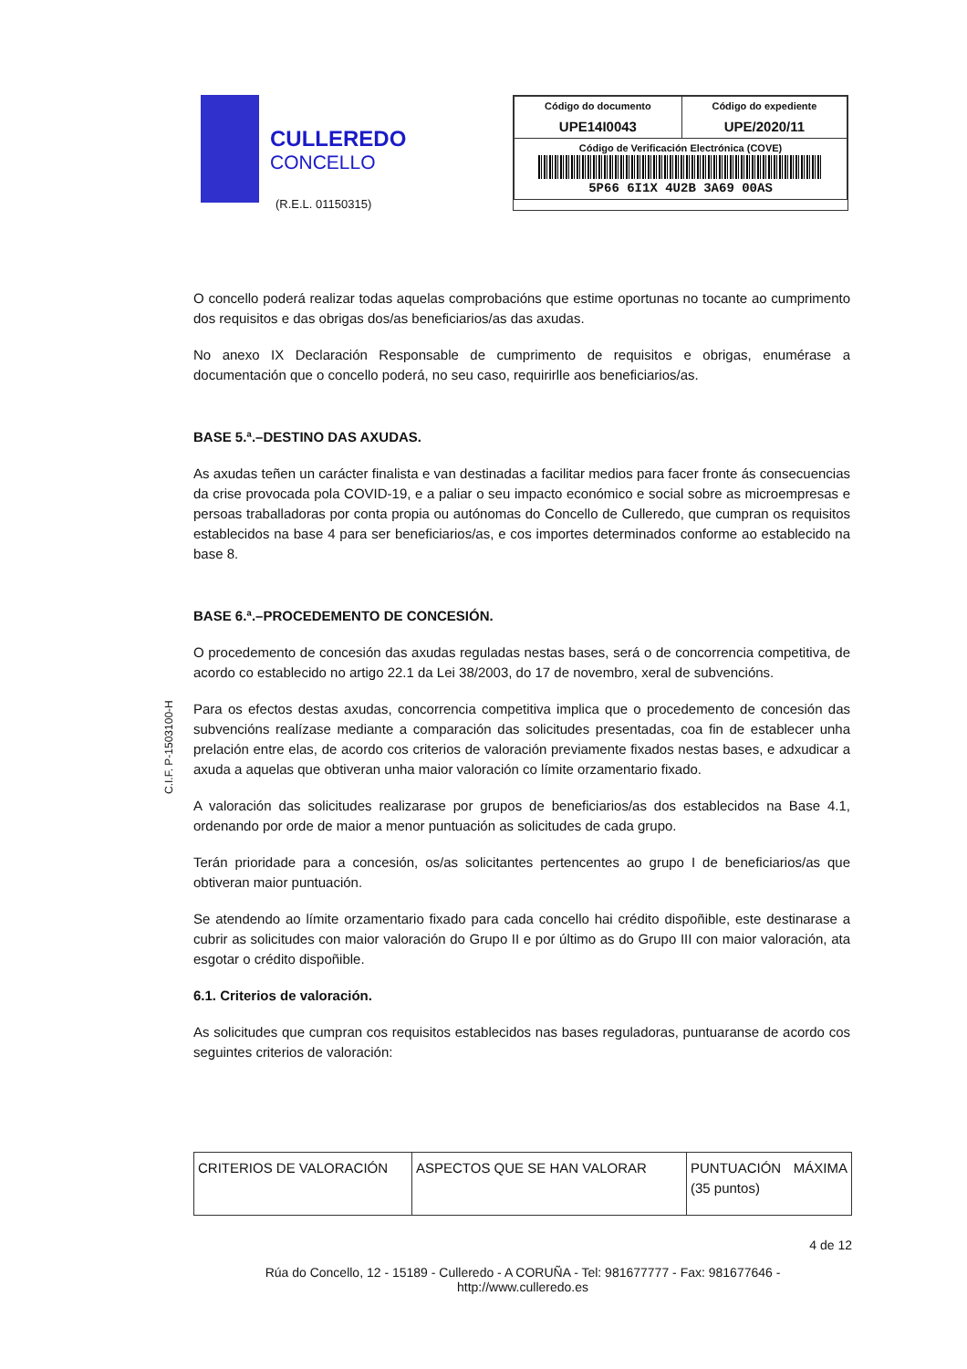CULLEREDO
CONCELLO
(R.E.L. 01150315)
| Código do documento UPE14I0043 | Código do expediente UPE/2020/11 |
| Código de Verificación Electrónica (COVE) 5P66 6I1X 4U2B 3A69 00AS | |
C.I.F. P-1503100-H
O concello poderá realizar todas aquelas comprobacións que estime oportunas no tocante ao cumprimento dos requisitos e das obrigas dos/as beneficiarios/as das axudas.
No anexo IX Declaración Responsable de cumprimento de requisitos e obrigas, enumérase a documentación que o concello poderá, no seu caso, requirirlle aos beneficiarios/as.
BASE 5.ª.–DESTINO DAS AXUDAS.
As axudas teñen un carácter finalista e van destinadas a facilitar medios para facer fronte ás consecuencias da crise provocada pola COVID-19, e a paliar o seu impacto económico e social sobre as microempresas e persoas traballadoras por conta propia ou autónomas do Concello de Culleredo, que cumpran os requisitos establecidos na base 4 para ser beneficiarios/as, e cos importes determinados conforme ao establecido na base 8.
BASE 6.ª.–PROCEDEMENTO DE CONCESIÓN.
O procedemento de concesión das axudas reguladas nestas bases, será o de concorrencia competitiva, de acordo co establecido no artigo 22.1 da Lei 38/2003, do 17 de novembro, xeral de subvencións.
Para os efectos destas axudas, concorrencia competitiva implica que o procedemento de concesión das subvencións realízase mediante a comparación das solicitudes presentadas, coa fin de establecer unha prelación entre elas, de acordo cos criterios de valoración previamente fixados nestas bases, e adxudicar a axuda a aquelas que obtiveran unha maior valoración co límite orzamentario fixado.
A valoración das solicitudes realizarase por grupos de beneficiarios/as dos establecidos na Base 4.1, ordenando por orde de maior a menor puntuación as solicitudes de cada grupo.
Terán prioridade para a concesión, os/as solicitantes pertencentes ao grupo I de beneficiarios/as que obtiveran maior puntuación.
Se atendendo ao límite orzamentario fixado para cada concello hai crédito dispoñible, este destinarase a cubrir as solicitudes con maior valoración do Grupo II e por último as do Grupo III con maior valoración, ata esgotar o crédito dispoñible.
6.1. Criterios de valoración.
As solicitudes que cumpran cos requisitos establecidos nas bases reguladoras, puntuaranse de acordo cos seguintes criterios de valoración:
| CRITERIOS DE VALORACIÓN | ASPECTOS QUE SE HAN VALORAR | PUNTUACIÓN MÁXIMA (35 puntos) |
4 de 12
Rúa do Concello, 12 - 15189 - Culleredo - A CORUÑA - Tel: 981677777 - Fax: 981677646 -
http://www.culleredo.es